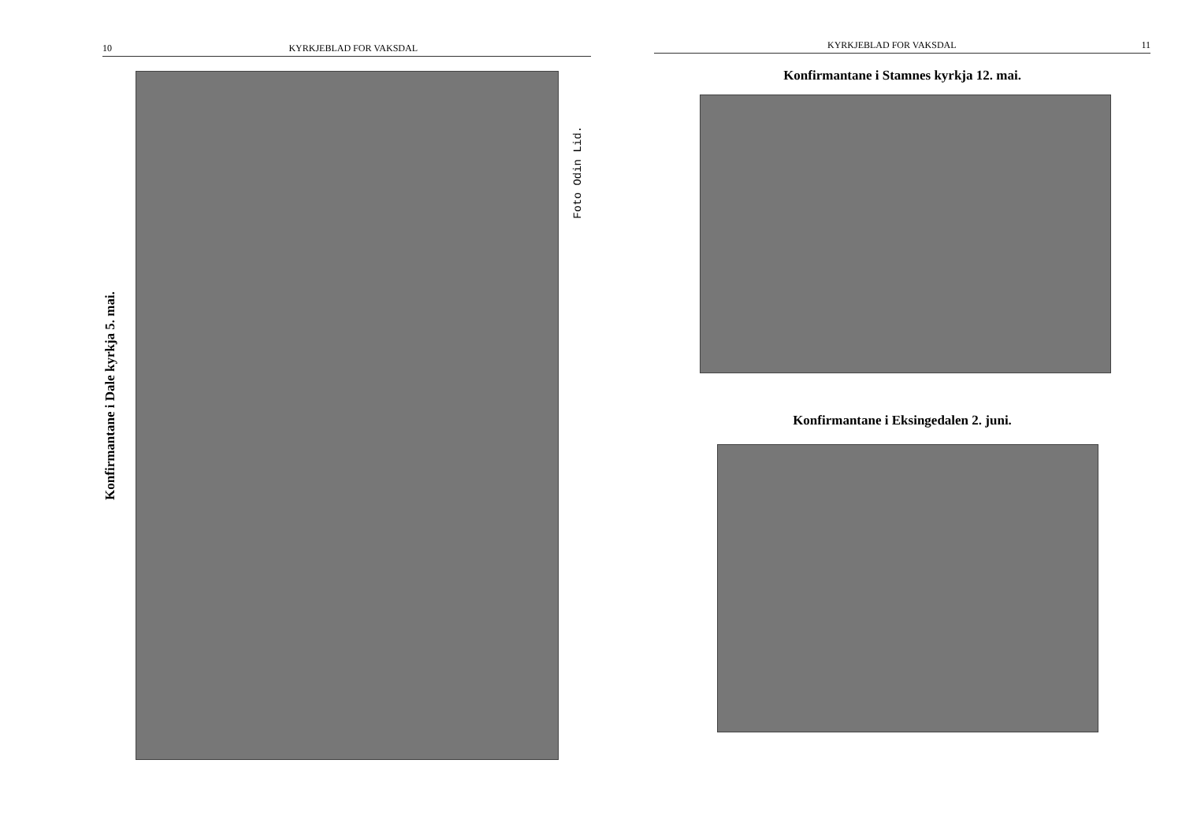10 KYRKJEBLAD FOR VAKSDAL
Konfirmantane i Dale kyrkja 5. mai.
Foto Odin Lid.
KYRKJEBLAD FOR VAKSDAL 11
Konfirmantane i Stamnes kyrkja 12. mai.
Konfirmantane i Eksingedalen 2. juni.